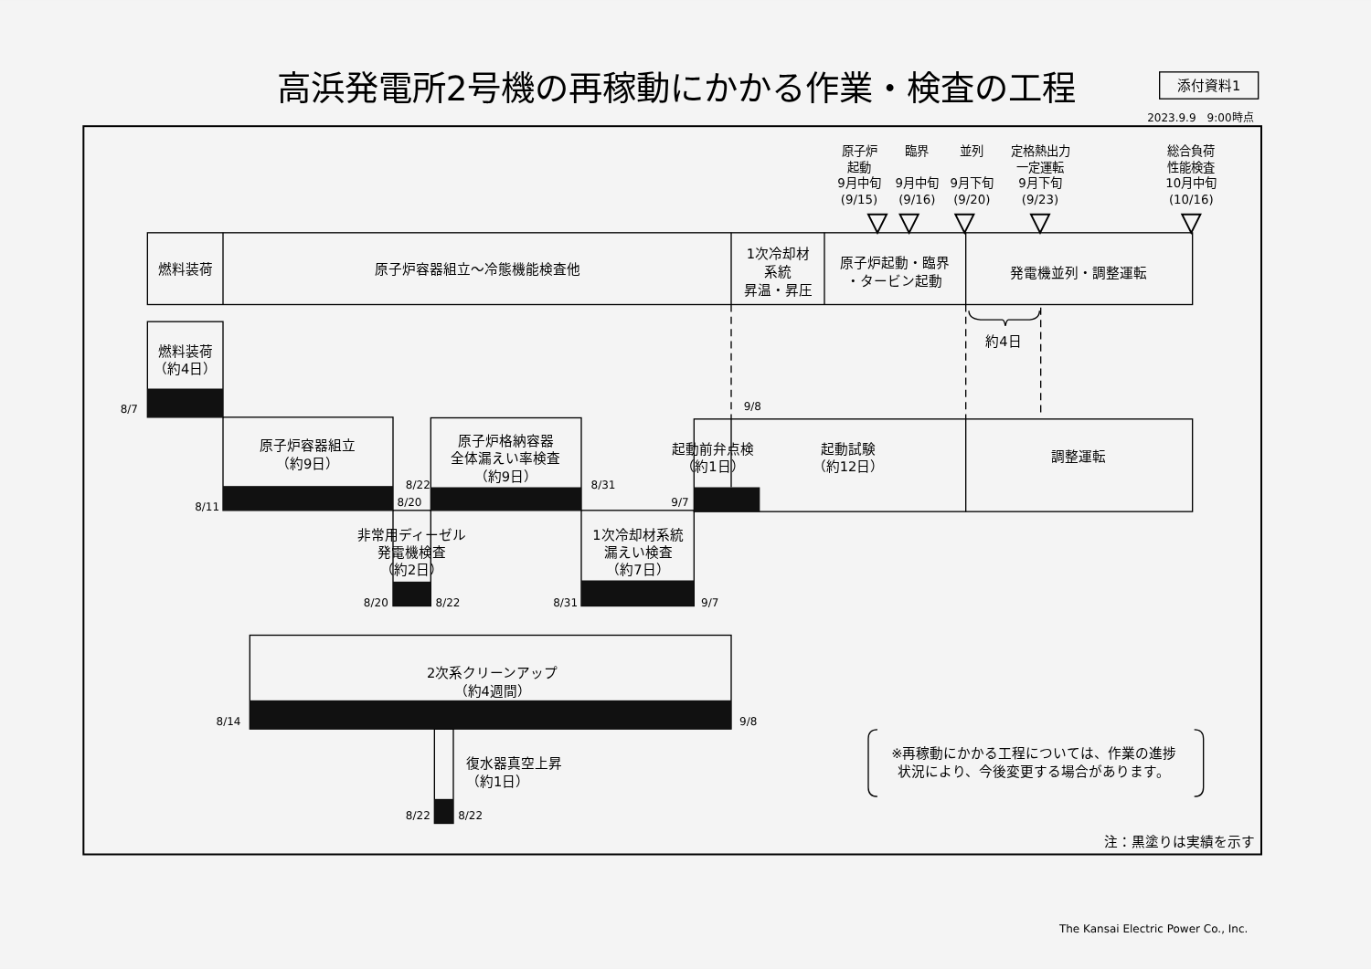高浜発電所2号機の再稼動にかかる作業・検査の工程
添付資料1
2023.9.9　9:00時点
原子炉
起動
9月中旬
(9/15)
臨界
9月中旬
(9/16)
並列
9月下旬
(9/20)
定格熱出力
一定運転
9月下旬
(9/23)
総合負荷
性能検査
10月中旬
(10/16)
燃料装荷
原子炉容器組立～冷態機能検査他
1次冷却材
系統
昇温・昇圧
原子炉起動・臨界
・タービン起動
発電機並列・調整運転
約4日
燃料装荷
（約4日）
8/7
原子炉容器組立
（約9日）
8/11
原子炉格納容器
全体漏えい率検査
（約9日）
8/22
8/20
8/31
起動前弁点検
（約1日）
起動試験
（約12日）
調整運転
9/8
9/7
非常用ディーゼル
発電機検査
（約2日）
8/20
8/22
1次冷却材系統
漏えい検査
（約7日）
8/31
9/7
2次系クリーンアップ
（約4週間）
8/14
9/8
復水器真空上昇
（約1日）
8/22
8/22
※再稼動にかかる工程については、作業の進捗
状況により、今後変更する場合があります。
注：黒塗りは実績を示す
The Kansai Electric Power Co., Inc.